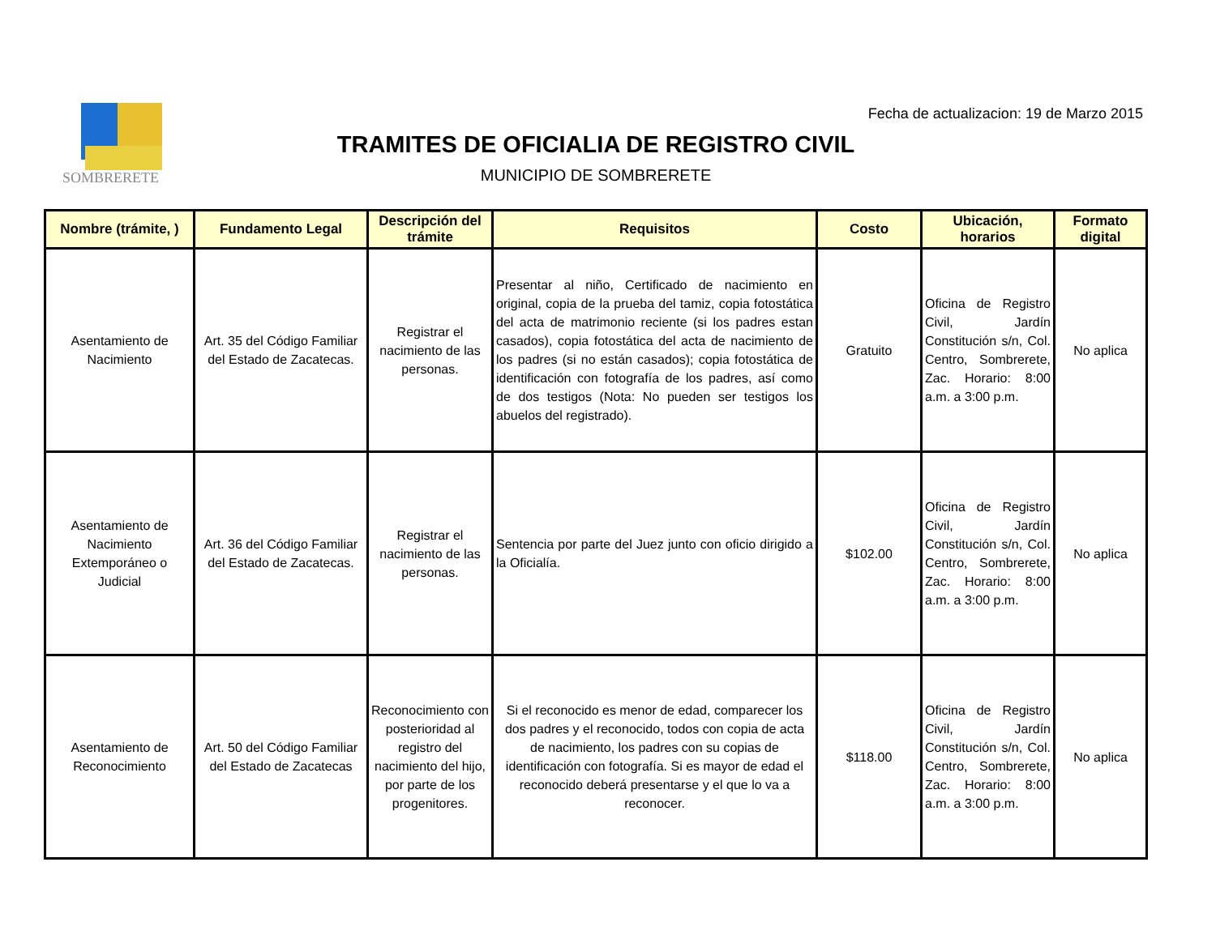SOMBRERETE
Fecha de actualizacion: 19 de Marzo 2015
TRAMITES DE OFICIALIA DE REGISTRO CIVIL
MUNICIPIO DE SOMBRERETE
| Nombre (trámite, ) | Fundamento Legal | Descripción del trámite | Requisitos | Costo | Ubicación, horarios | Formato digital |
| --- | --- | --- | --- | --- | --- | --- |
| Asentamiento de Nacimiento | Art. 35 del Código Familiar del Estado de Zacatecas. | Registrar el nacimiento de las personas. | Presentar al niño, Certificado de nacimiento en original, copia de la prueba del tamiz, copia fotostática del acta de matrimonio reciente (si los padres estan casados), copia fotostática del acta de nacimiento de los padres (si no están casados); copia fotostática de identificación con fotografía de los padres, así como de dos testigos (Nota: No pueden ser testigos los abuelos del registrado). | Gratuito | Oficina de Registro Civil, Jardín Constitución s/n, Col. Centro, Sombrerete, Zac. Horario: 8:00 a.m. a 3:00 p.m. | No aplica |
| Asentamiento de Nacimiento Extemporáneo o Judicial | Art. 36 del Código Familiar del Estado de Zacatecas. | Registrar el nacimiento de las personas. | Sentencia por parte del Juez junto con oficio dirigido a la Oficialía. | $102.00 | Oficina de Registro Civil, Jardín Constitución s/n, Col. Centro, Sombrerete, Zac. Horario: 8:00 a.m. a 3:00 p.m. | No aplica |
| Asentamiento de Reconocimiento | Art. 50 del Código Familiar del Estado de Zacatecas | Reconocimiento con posterioridad al registro del nacimiento del hijo, por parte de los progenitores. | Si el reconocido es menor de edad, comparecer los dos padres y el reconocido, todos con copia de acta de nacimiento, los padres con su copias de identificación con fotografía. Si es mayor de edad el reconocido deberá presentarse y el que lo va a reconocer. | $118.00 | Oficina de Registro Civil, Jardín Constitución s/n, Col. Centro, Sombrerete, Zac. Horario: 8:00 a.m. a 3:00 p.m. | No aplica |